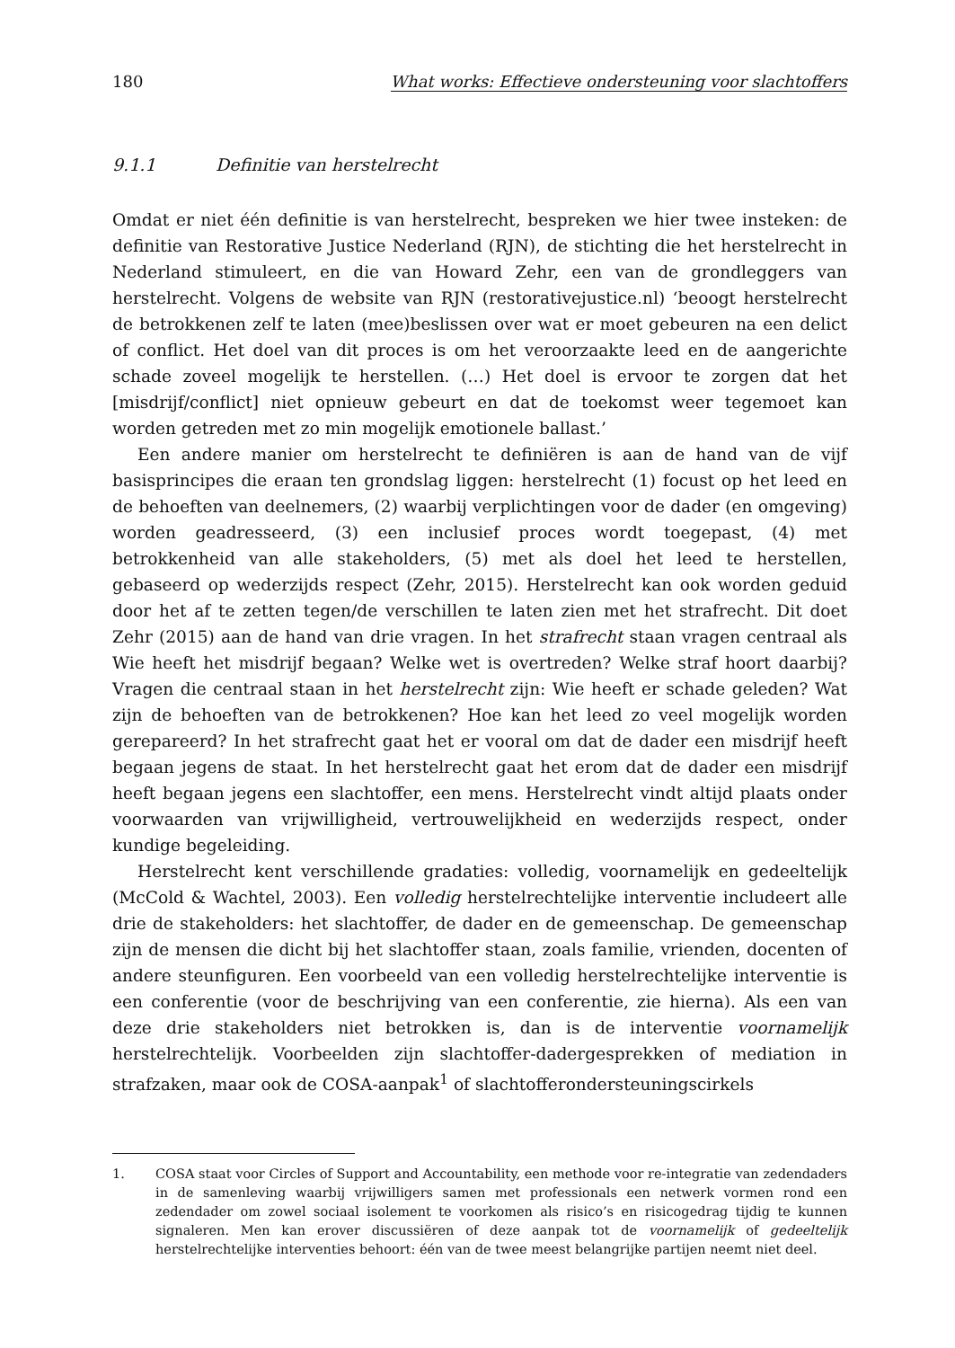180 What works: Effectieve ondersteuning voor slachtoffers
9.1.1 Definitie van herstelrecht
Omdat er niet één definitie is van herstelrecht, bespreken we hier twee insteken: de definitie van Restorative Justice Nederland (RJN), de stichting die het herstelrecht in Nederland stimuleert, en die van Howard Zehr, een van de grondleggers van herstelrecht. Volgens de website van RJN (restorativejustice.nl) ‘beoogt herstelrecht de betrokkenen zelf te laten (mee)beslissen over wat er moet gebeuren na een delict of conflict. Het doel van dit proces is om het veroorzaakte leed en de aangerichte schade zoveel mogelijk te herstellen. (…) Het doel is ervoor te zorgen dat het [misdrijf/conflict] niet opnieuw gebeurt en dat de toekomst weer tegemoet kan worden getreden met zo min mogelijk emotionele ballast.’
Een andere manier om herstelrecht te definiëren is aan de hand van de vijf basisprincipes die eraan ten grondslag liggen: herstelrecht (1) focust op het leed en de behoeften van deelnemers, (2) waarbij verplichtingen voor de dader (en omgeving) worden geadresseerd, (3) een inclusief proces wordt toegepast, (4) met betrokkenheid van alle stakeholders, (5) met als doel het leed te herstellen, gebaseerd op wederzijds respect (Zehr, 2015). Herstelrecht kan ook worden geduid door het af te zetten tegen/de verschillen te laten zien met het strafrecht. Dit doet Zehr (2015) aan de hand van drie vragen. In het strafrecht staan vragen centraal als Wie heeft het misdrijf begaan? Welke wet is overtreden? Welke straf hoort daarbij? Vragen die centraal staan in het herstelrecht zijn: Wie heeft er schade geleden? Wat zijn de behoeften van de betrokkenen? Hoe kan het leed zo veel mogelijk worden gerepareerd? In het strafrecht gaat het er vooral om dat de dader een misdrijf heeft begaan jegens de staat. In het herstelrecht gaat het erom dat de dader een misdrijf heeft begaan jegens een slachtoffer, een mens. Herstelrecht vindt altijd plaats onder voorwaarden van vrijwilligheid, vertrouwelijkheid en wederzijds respect, onder kundige begeleiding.
Herstelrecht kent verschillende gradaties: volledig, voornamelijk en gedeeltelijk (McCold & Wachtel, 2003). Een volledig herstelrechtelijke interventie includeert alle drie de stakeholders: het slachtoffer, de dader en de gemeenschap. De gemeenschap zijn de mensen die dicht bij het slachtoffer staan, zoals familie, vrienden, docenten of andere steunfiguren. Een voorbeeld van een volledig herstelrechtelijke interventie is een conferentie (voor de beschrijving van een conferentie, zie hierna). Als een van deze drie stakeholders niet betrokken is, dan is de interventie voornamelijk herstelrechtelijk. Voorbeelden zijn slachtoffer-dadergesprekken of mediation in strafzaken, maar ook de COSA-aanpak<sup>1</sup> of slachtofferondersteuningscirkels
1. COSA staat voor Circles of Support and Accountability, een methode voor re-integratie van zedendaders in de samenleving waarbij vrijwilligers samen met professionals een netwerk vormen rond een zedendader om zowel sociaal isolement te voorkomen als risico’s en risicogedrag tijdig te kunnen signaleren. Men kan erover discussiëren of deze aanpak tot de voornamelijk of gedeeltelijk herstelrechtelijke interventies behoort: één van de twee meest belangrijke partijen neemt niet deel.